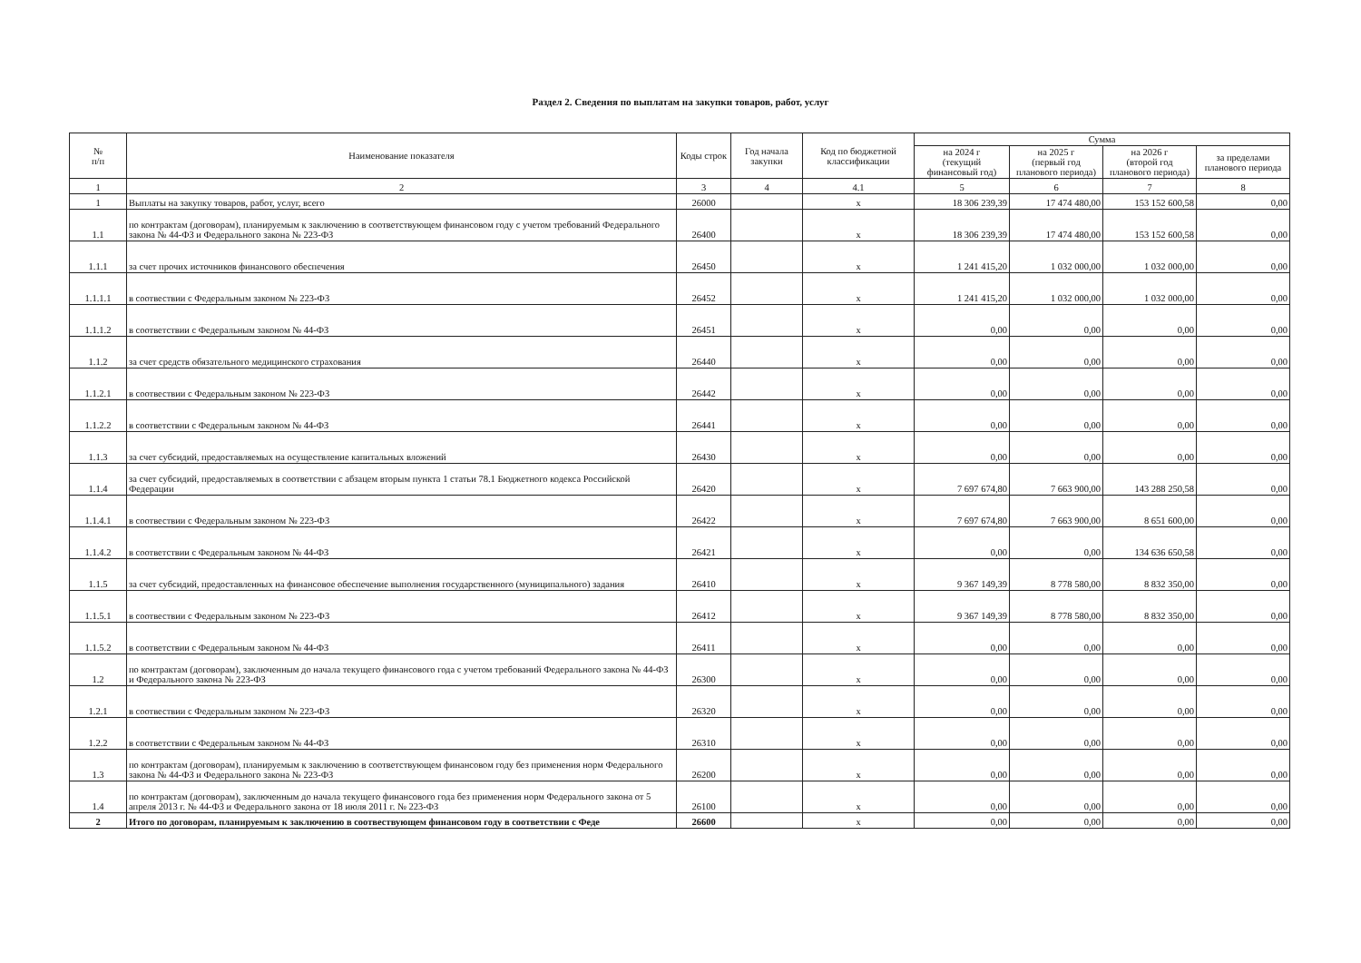Раздел 2. Сведения по выплатам на закупки товаров, работ, услуг
| № п/п | Наименование показателя | Коды строк | Год начала закупки | Код по бюджетной классификации | Сумма | | | |
| --- | --- | --- | --- | --- | --- | --- | --- | --- |
| | | | | | на 2024 г (текущий финансовый год) | на 2025 г (первый год планового периода) | на 2026 г (второй год планового периода) | за пределами планового периода |
| 1 | 2 | 3 | 4 | 4.1 | 5 | 6 | 7 | 8 |
| 1 | Выплаты на закупку товаров, работ, услуг, всего | 26000 | | x | 18 306 239,39 | 17 474 480,00 | 153 152 600,58 | 0,00 |
| 1.1 | по контрактам (договорам), планируемым к заключению в соответствующем финансовом году с учетом требований Федерального закона № 44-ФЗ и Федерального закона № 223-ФЗ | 26400 | | x | 18 306 239,39 | 17 474 480,00 | 153 152 600,58 | 0,00 |
| 1.1.1 | за счет прочих источников финансового обеспечения | 26450 | | x | 1 241 415,20 | 1 032 000,00 | 1 032 000,00 | 0,00 |
| 1.1.1.1 | в соотвествии с Федеральным законом № 223-ФЗ | 26452 | | x | 1 241 415,20 | 1 032 000,00 | 1 032 000,00 | 0,00 |
| 1.1.1.2 | в соответствии с Федеральным законом № 44-ФЗ | 26451 | | x | 0,00 | 0,00 | 0,00 | 0,00 |
| 1.1.2 | за счет средств обязательного медицинского страхования | 26440 | | x | 0,00 | 0,00 | 0,00 | 0,00 |
| 1.1.2.1 | в соотвествии с Федеральным законом № 223-ФЗ | 26442 | | x | 0,00 | 0,00 | 0,00 | 0,00 |
| 1.1.2.2 | в соответствии с Федеральным законом № 44-ФЗ | 26441 | | x | 0,00 | 0,00 | 0,00 | 0,00 |
| 1.1.3 | за счет субсидий, предоставляемых на осуществление капитальных вложений | 26430 | | x | 0,00 | 0,00 | 0,00 | 0,00 |
| 1.1.4 | за счет субсидий, предоставляемых в соответствии с абзацем вторым пункта 1 статьи 78.1 Бюджетного кодекса Российской Федерации | 26420 | | x | 7 697 674,80 | 7 663 900,00 | 143 288 250,58 | 0,00 |
| 1.1.4.1 | в соотвествии с Федеральным законом № 223-ФЗ | 26422 | | x | 7 697 674,80 | 7 663 900,00 | 8 651 600,00 | 0,00 |
| 1.1.4.2 | в соответствии с Федеральным законом № 44-ФЗ | 26421 | | x | 0,00 | 0,00 | 134 636 650,58 | 0,00 |
| 1.1.5 | за счет субсидий, предоставленных на финансовое обеспечение выполнения государственного (муниципального) задания | 26410 | | x | 9 367 149,39 | 8 778 580,00 | 8 832 350,00 | 0,00 |
| 1.1.5.1 | в соотвествии с Федеральным законом № 223-ФЗ | 26412 | | x | 9 367 149,39 | 8 778 580,00 | 8 832 350,00 | 0,00 |
| 1.1.5.2 | в соответствии с Федеральным законом № 44-ФЗ | 26411 | | x | 0,00 | 0,00 | 0,00 | 0,00 |
| 1.2 | по контрактам (договорам), заключенным до начала текущего финансового года с учетом требований Федерального закона № 44-ФЗ и Федерального закона № 223-ФЗ | 26300 | | x | 0,00 | 0,00 | 0,00 | 0,00 |
| 1.2.1 | в соотвествии с Федеральным законом № 223-ФЗ | 26320 | | x | 0,00 | 0,00 | 0,00 | 0,00 |
| 1.2.2 | в соответствии с Федеральным законом № 44-ФЗ | 26310 | | x | 0,00 | 0,00 | 0,00 | 0,00 |
| 1.3 | по контрактам (договорам), планируемым к заключению в соответствующем финансовом году без применения норм Федерального закона № 44-ФЗ и Федерального закона № 223-ФЗ | 26200 | | x | 0,00 | 0,00 | 0,00 | 0,00 |
| 1.4 | по контрактам (договорам), заключенным до начала текущего финансового года без применения норм Федерального закона от 5 апреля 2013 г. № 44-ФЗ и Федерального закона от 18 июля 2011 г. № 223-ФЗ | 26100 | | x | 0,00 | 0,00 | 0,00 | 0,00 |
| 2 | Итого по договорам, планируемым к заключению в соотвествующем финансовом году в соответствии с Феде | 26600 | | x | 0,00 | 0,00 | 0,00 | 0,00 |